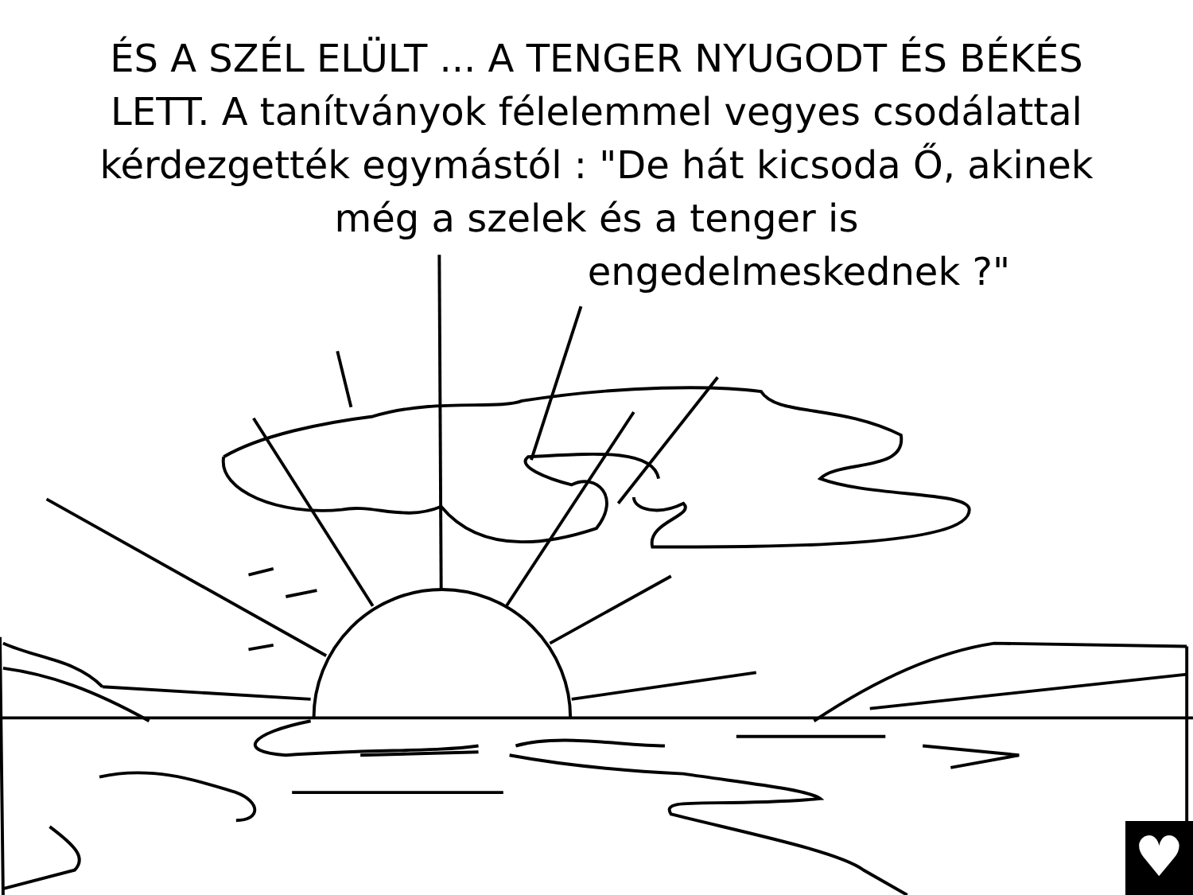ÉS A SZÉL ELÜLT ... A TENGER NYUGODT ÉS BÉKÉS LETT. A tanítványok félelemmel vegyes csodálattal kérdezgették egymástól : "De hát kicsoda Ő, akinek még a szelek és a tenger is
engedelmeskednek ?"
♥